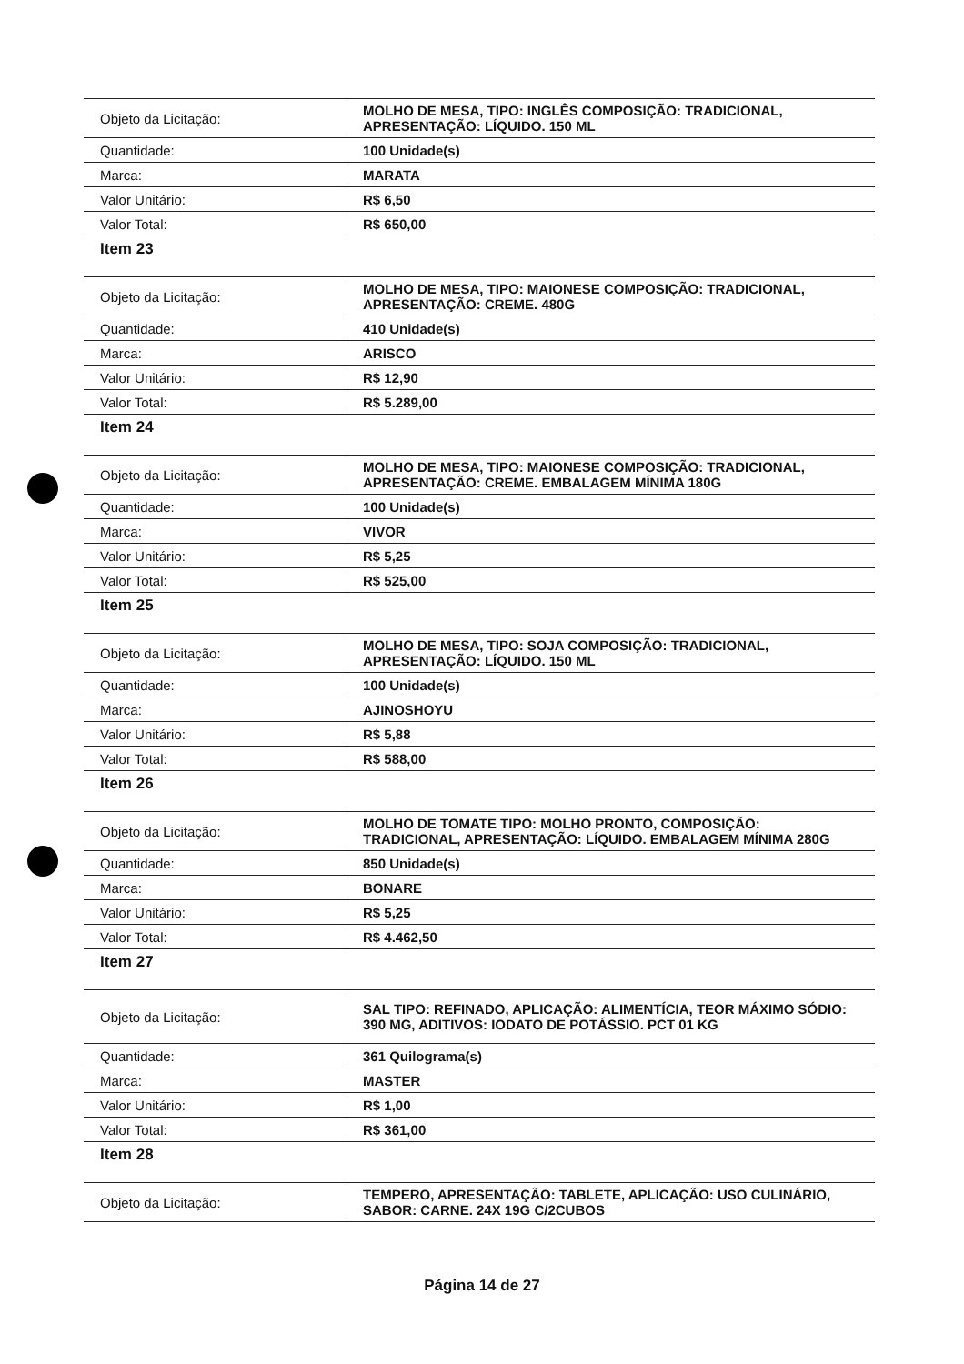| Objeto da Licitação: | MOLHO DE MESA, TIPO: INGLÊS COMPOSIÇÃO: TRADICIONAL, APRESENTAÇÃO: LÍQUIDO. 150 ML |
| Quantidade: | 100 Unidade(s) |
| Marca: | MARATA |
| Valor Unitário: | R$ 6,50 |
| Valor Total: | R$ 650,00 |
Item 23
| Objeto da Licitação: | MOLHO DE MESA, TIPO: MAIONESE COMPOSIÇÃO: TRADICIONAL, APRESENTAÇÃO: CREME. 480G |
| Quantidade: | 410 Unidade(s) |
| Marca: | ARISCO |
| Valor Unitário: | R$ 12,90 |
| Valor Total: | R$ 5.289,00 |
Item 24
| Objeto da Licitação: | MOLHO DE MESA, TIPO: MAIONESE COMPOSIÇÃO: TRADICIONAL, APRESENTAÇÃO: CREME. EMBALAGEM MÍNIMA 180G |
| Quantidade: | 100 Unidade(s) |
| Marca: | VIVOR |
| Valor Unitário: | R$ 5,25 |
| Valor Total: | R$ 525,00 |
Item 25
| Objeto da Licitação: | MOLHO DE MESA, TIPO: SOJA COMPOSIÇÃO: TRADICIONAL, APRESENTAÇÃO: LÍQUIDO. 150 ML |
| Quantidade: | 100 Unidade(s) |
| Marca: | AJINOSHOYU |
| Valor Unitário: | R$ 5,88 |
| Valor Total: | R$ 588,00 |
Item 26
| Objeto da Licitação: | MOLHO DE TOMATE TIPO: MOLHO PRONTO, COMPOSIÇÃO: TRADICIONAL, APRESENTAÇÃO: LÍQUIDO. EMBALAGEM MÍNIMA 280G |
| Quantidade: | 850 Unidade(s) |
| Marca: | BONARE |
| Valor Unitário: | R$ 5,25 |
| Valor Total: | R$ 4.462,50 |
Item 27
| Objeto da Licitação: | SAL TIPO: REFINADO, APLICAÇÃO: ALIMENTÍCIA, TEOR MÁXIMO SÓDIO: 390 MG, ADITIVOS: IODATO DE POTÁSSIO. PCT 01 KG |
| Quantidade: | 361 Quilograma(s) |
| Marca: | MASTER |
| Valor Unitário: | R$ 1,00 |
| Valor Total: | R$ 361,00 |
Item 28
| Objeto da Licitação: | TEMPERO, APRESENTAÇÃO: TABLETE, APLICAÇÃO: USO CULINÁRIO, SABOR: CARNE. 24X 19G C/2CUBOS |
Página 14 de 27